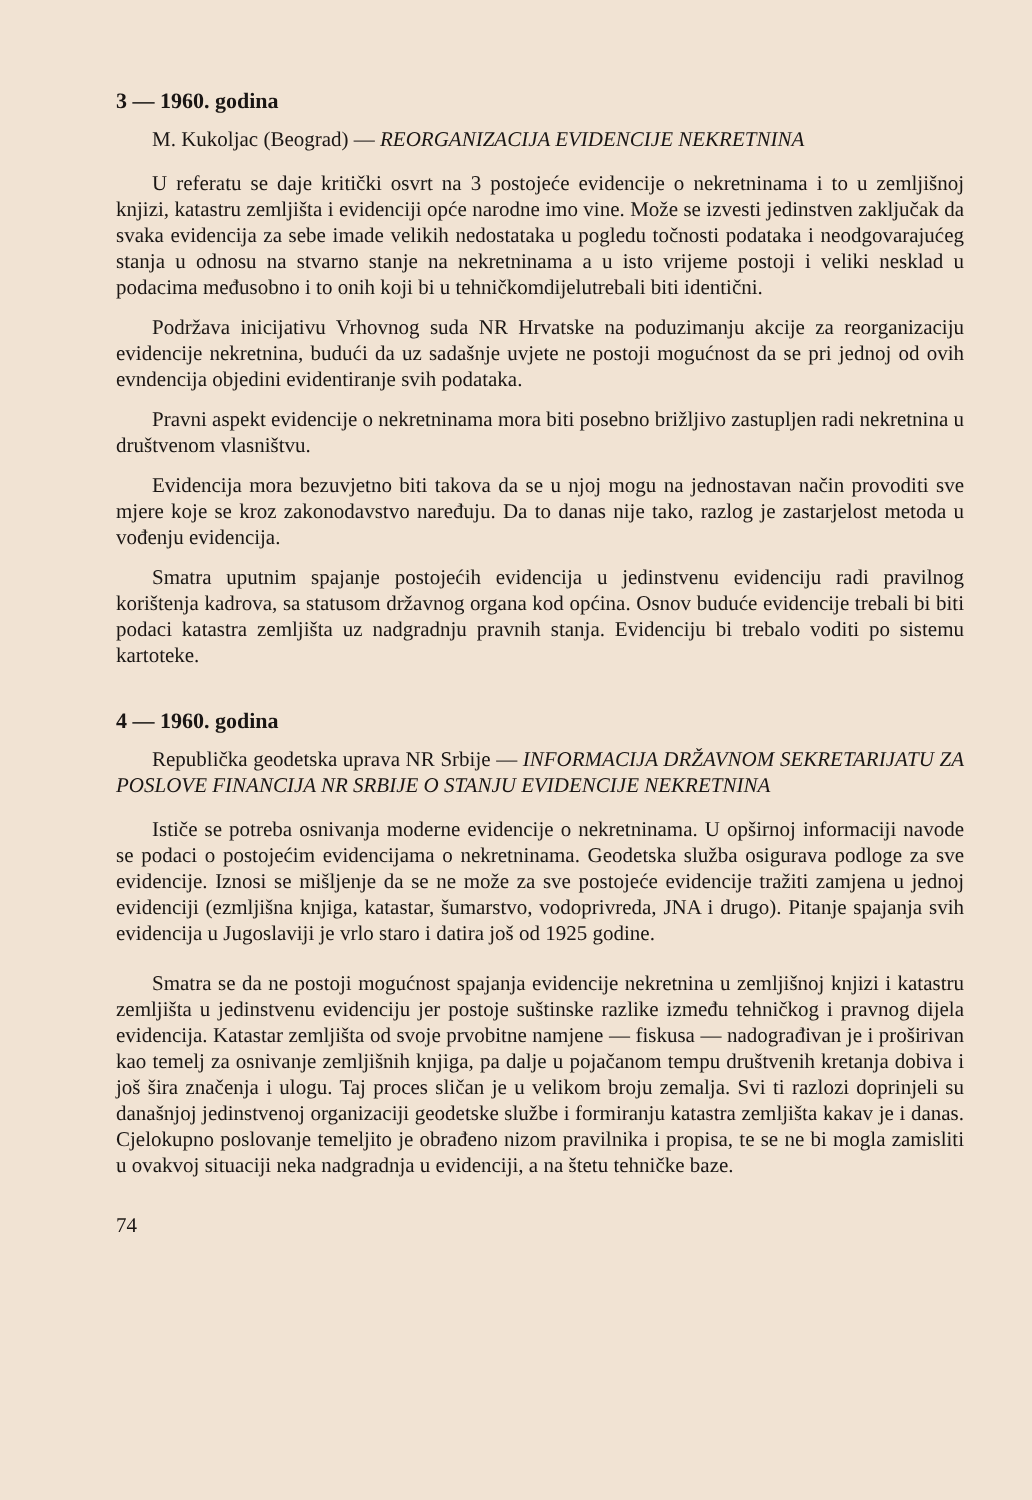3 — 1960. godina
M. Kukoljac (Beograd) — REORGANIZACIJA EVIDENCIJE NEKRETNINA
U referatu se daje kritički osvrt na 3 postojeće evidencije o nekretninama i to u zemljišnoj knjizi, katastru zemljišta i evidenciji opće narodne imo vine. Može se izvesti jedinstven zaključak da svaka evidencija za sebe imade velikih nedostataka u pogledu točnosti podataka i neodgovarajućeg stanja u odnosu na stvarno stanje na nekretninama a u isto vrijeme postoji i veliki nesklad u podacima međusobno i to onih koji bi u tehničkomdijelutrebali biti identični.
Podržava inicijativu Vrhovnog suda NR Hrvatske na poduzimanju akcije za reorganizaciju evidencije nekretnina, budući da uz sadašnje uvjete ne postoji mogućnost da se pri jednoj od ovih evndencija objedini evidentiranje svih podataka.
Pravni aspekt evidencije o nekretninama mora biti posebno brižljivo zastupljen radi nekretnina u društvenom vlasništvu.
Evidencija mora bezuvjetno biti takova da se u njoj mogu na jednostavan način provoditi sve mjere koje se kroz zakonodavstvo naređuju. Da to danas nije tako, razlog je zastarjelost metoda u vođenju evidencija.
Smatra uputnim spajanje postojećih evidencija u jedinstvenu evidenciju radi pravilnog korištenja kadrova, sa statusom državnog organa kod općina. Osnov buduće evidencije trebali bi biti podaci katastra zemljišta uz nadgradnju pravnih stanja. Evidenciju bi trebalo voditi po sistemu kartoteke.
4 — 1960. godina
Republička geodetska uprava NR Srbije — INFORMACIJA DRŽAVNOM SEKRETARIJATU ZA POSLOVE FINANCIJA NR SRBIJE O STANJU EVIDENCIJE NEKRETNINA
Ističe se potreba osnivanja moderne evidencije o nekretninama. U opširnoj informaciji navode se podaci o postojećim evidencijama o nekretninama. Geodetska služba osigurava podloge za sve evidencije. Iznosi se mišljenje da se ne može za sve postojeće evidencije tražiti zamjena u jednoj evidenciji (ezmljišna knjiga, katastar, šumarstvo, vodoprivreda, JNA i drugo). Pitanje spajanja svih evidencija u Jugoslaviji je vrlo staro i datira još od 1925 godine.
Smatra se da ne postoji mogućnost spajanja evidencije nekretnina u zemljišnoj knjizi i katastru zemljišta u jedinstvenu evidenciju jer postoje suštinske razlike između tehničkog i pravnog dijela evidencija. Katastar zemljišta od svoje prvobitne namjene — fiskusa — nadograđivan je i proširivan kao temelj za osnivanje zemljišnih knjiga, pa dalje u pojačanom tempu društvenih kretanja dobiva i još šira značenja i ulogu. Taj proces sličan je u velikom broju zemalja. Svi ti razlozi doprinjeli su današnjoj jedinstvenoj organizaciji geodetske službe i formiranju katastra zemljišta kakav je i danas. Cjelokupno poslovanje temeljito je obrađeno nizom pravilnika i propisa, te se ne bi mogla zamisliti u ovakvoj situaciji neka nadgradnja u evidenciji, a na štetu tehničke baze.
74